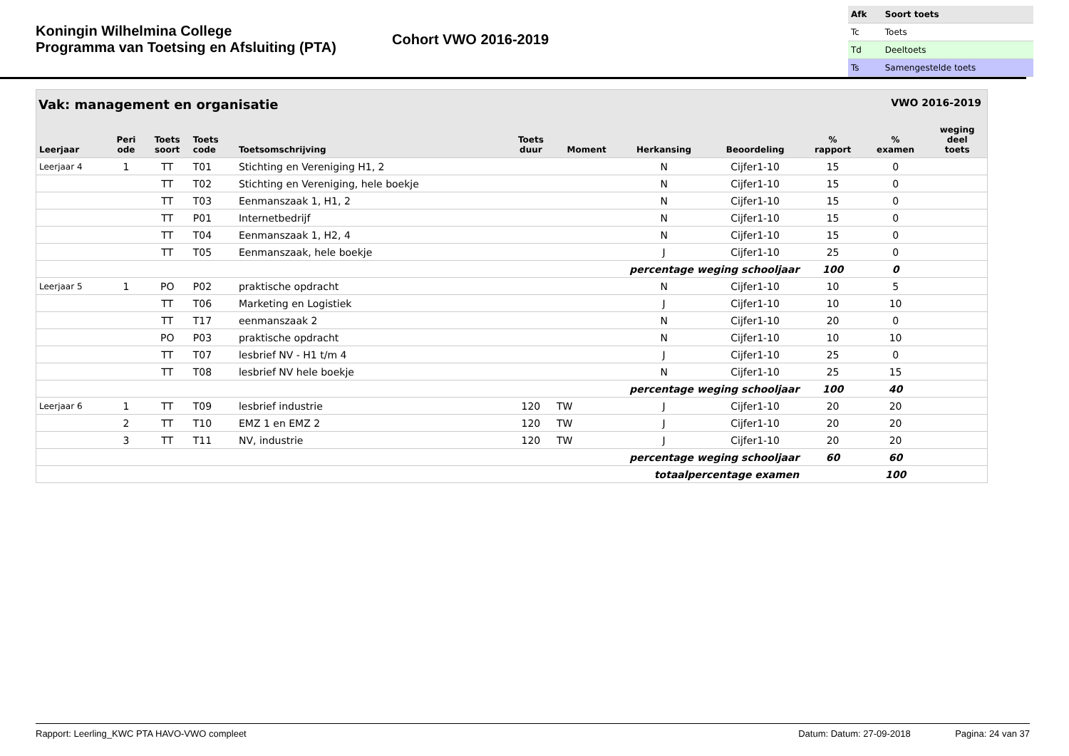Koningin Wilhelmina College
Programma van Toetsing en Afsluiting (PTA)
Cohort VWO 2016-2019
| Afk | Soort toets |
| --- | --- |
| Tc | Toets |
| Td | Deeltoets |
| Ts | Samengestelde toets |
Vak: management en organisatie VWO 2016-2019
| Leerjaar | Peri ode | Toets soort | Toets code | Toetsomschrijving | Toets duur | Moment | Herkansing | Beoordeling | % rapport | % examen | weging deel toets |
| --- | --- | --- | --- | --- | --- | --- | --- | --- | --- | --- | --- |
| Leerjaar 4 | 1 | TT | T01 | Stichting en Vereniging H1, 2 | | | N | Cijfer1-10 | 15 | 0 | |
| | | TT | T02 | Stichting en Vereniging, hele boekje | | | N | Cijfer1-10 | 15 | 0 | |
| | | TT | T03 | Eenmanszaak 1, H1, 2 | | | N | Cijfer1-10 | 15 | 0 | |
| | | TT | P01 | Internetbedrijf | | | N | Cijfer1-10 | 15 | 0 | |
| | | TT | T04 | Eenmanszaak 1, H2, 4 | | | N | Cijfer1-10 | 15 | 0 | |
| | | TT | T05 | Eenmanszaak, hele boekje | | | J | Cijfer1-10 | 25 | 0 | |
| percentage weging schooljaar | | | | | | | | | 100 | 0 | |
| Leerjaar 5 | 1 | PO | P02 | praktische opdracht | | | N | Cijfer1-10 | 10 | 5 | |
| | | TT | T06 | Marketing en Logistiek | | | J | Cijfer1-10 | 10 | 10 | |
| | | TT | T17 | eenmanszaak 2 | | | N | Cijfer1-10 | 20 | 0 | |
| | | PO | P03 | praktische opdracht | | | N | Cijfer1-10 | 10 | 10 | |
| | | TT | T07 | lesbrief NV - H1 t/m 4 | | | J | Cijfer1-10 | 25 | 0 | |
| | | TT | T08 | lesbrief NV hele boekje | | | N | Cijfer1-10 | 25 | 15 | |
| percentage weging schooljaar | | | | | | | | | 100 | 40 | |
| Leerjaar 6 | 1 | TT | T09 | lesbrief industrie | 120 | TW | J | Cijfer1-10 | 20 | 20 | |
| | 2 | TT | T10 | EMZ 1 en EMZ 2 | 120 | TW | J | Cijfer1-10 | 20 | 20 | |
| | 3 | TT | T11 | NV, industrie | 120 | TW | J | Cijfer1-10 | 20 | 20 | |
| percentage weging schooljaar | | | | | | | | | 60 | 60 | |
| totaalpercentage examen | | | | | | | | | | 100 | |
Rapport: Leerling_KWC PTA HAVO-VWO compleet Datum: Datum: 27-09-2018 Pagina: 24 van 37